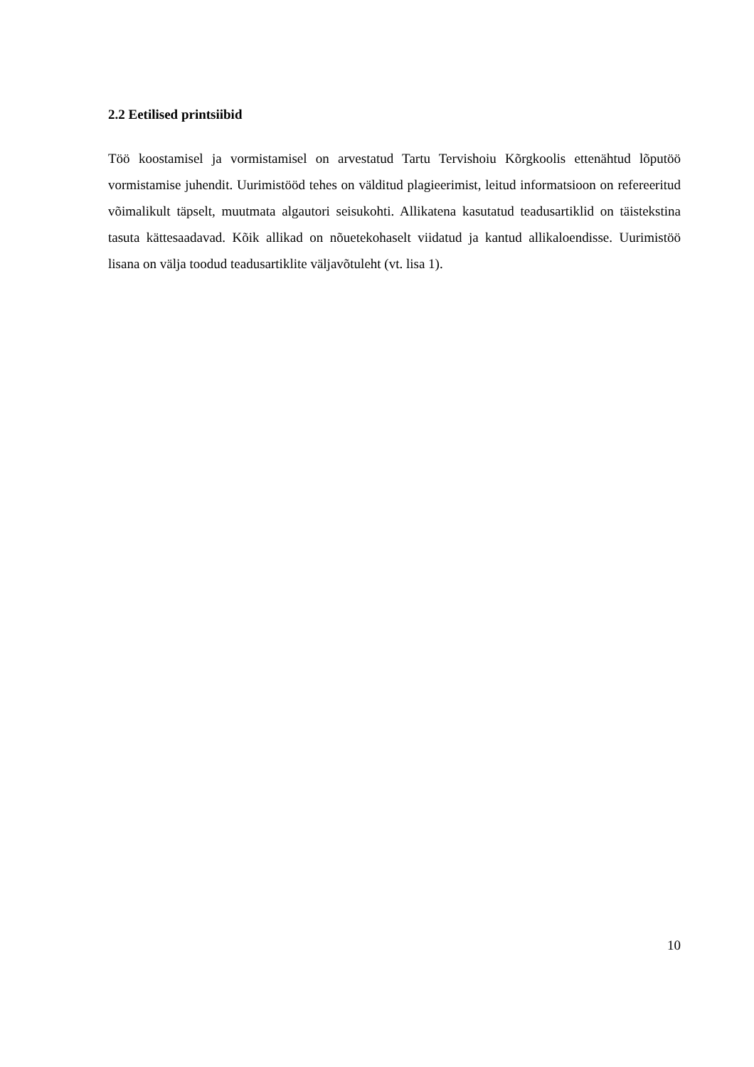2.2 Eetilised printsiibid
Töö koostamisel ja vormistamisel on arvestatud Tartu Tervishoiu Kõrgkoolis ettenähtud lõputöö vormistamise juhendit. Uurimistööd tehes on välditud plagieerimist, leitud informatsioon on refereeritud võimalikult täpselt, muutmata algautori seisukohti. Allikatena kasutatud teadusartiklid on täistekstina tasuta kättesaadavad. Kõik allikad on nõuetekohaselt viidatud ja kantud allikaloendisse. Uurimistöö lisana on välja toodud teadusartiklite väljavõtuleht (vt. lisa 1).
10